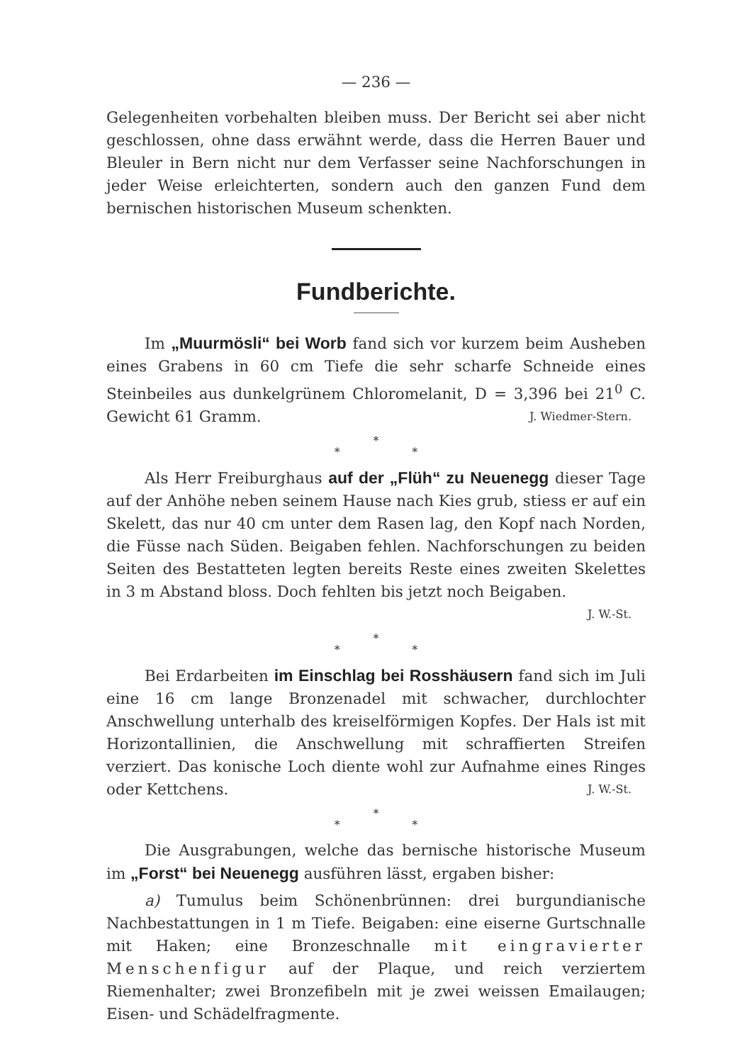— 236 —
Gelegenheiten vorbehalten bleiben muss. Der Bericht sei aber nicht geschlossen, ohne dass erwähnt werde, dass die Herren Bauer und Bleuler in Bern nicht nur dem Verfasser seine Nachforschungen in jeder Weise erleichterten, sondern auch den ganzen Fund dem bernischen historischen Museum schenkten.
Fundberichte.
Im „Muurmösli“ bei Worb fand sich vor kurzem beim Ausheben eines Grabens in 60 cm Tiefe die sehr scharfe Schneide eines Steinbeiles aus dunkelgrünem Chloromelanit, D = 3,396 bei 21<sup>0</sup> C. Gewicht 61 Gramm. J. Wiedmer-Stern.
*
* *
Als Herr Freiburghaus auf der „Flüh“ zu Neuenegg dieser Tage auf der Anhöhe neben seinem Hause nach Kies grub, stiess er auf ein Skelett, das nur 40 cm unter dem Rasen lag, den Kopf nach Norden, die Füsse nach Süden. Beigaben fehlen. Nachforschungen zu beiden Seiten des Bestatteten legten bereits Reste eines zweiten Skelettes in 3 m Abstand bloss. Doch fehlten bis jetzt noch Beigaben.
J. W.-St.
*
* *
Bei Erdarbeiten im Einschlag bei Rosshäusern fand sich im Juli eine 16 cm lange Bronzenadel mit schwacher, durchlochter Anschwellung unterhalb des kreiselförmigen Kopfes. Der Hals ist mit Horizontallinien, die Anschwellung mit schraffierten Streifen verziert. Das konische Loch diente wohl zur Aufnahme eines Ringes oder Kettchens. J. W.-St.
*
* *
Die Ausgrabungen, welche das bernische historische Museum im „Forst“ bei Neuenegg ausführen lässt, ergaben bisher:
a) Tumulus beim Schönenbrünnen: drei burgundianische Nachbestattungen in 1 m Tiefe. Beigaben: eine eiserne Gurtschnalle mit Haken; eine Bronzeschnalle mit eingravierter Menschenfigur auf der Plaque, und reich verziertem Riemenhalter; zwei Bronzefibeln mit je zwei weissen Emailaugen; Eisen- und Schädelfragmente.